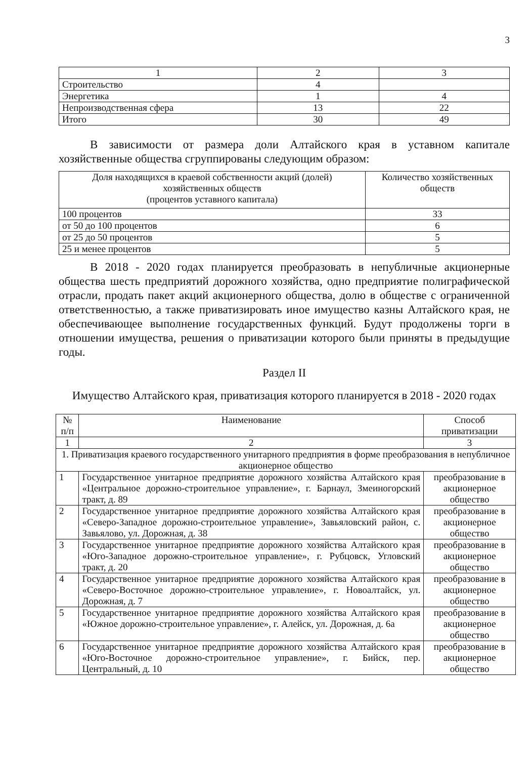3
| 1 | 2 | 3 |
| Строительство | 4 | |
| Энергетика | 1 | 4 |
| Непроизводственная сфера | 13 | 22 |
| Итого | 30 | 49 |
В зависимости от размера доли Алтайского края в уставном капитале хозяйственные общества сгруппированы следующим образом:
| Доля находящихся в краевой собственности акций (долей) хозяйственных обществ (процентов уставного капитала) | Количество хозяйственных обществ |
| --- | --- |
| 100 процентов | 33 |
| от 50 до 100 процентов | 6 |
| от 25 до 50 процентов | 5 |
| 25 и менее процентов | 5 |
В 2018 - 2020 годах планируется преобразовать в непубличные акционерные общества шесть предприятий дорожного хозяйства, одно предприятие полиграфической отрасли, продать пакет акций акционерного общества, долю в обществе с ограниченной ответственностью, а также приватизировать иное имущество казны Алтайского края, не обеспечивающее выполнение государственных функций. Будут продолжены торги в отношении имущества, решения о приватизации которого были приняты в предыдущие годы.
Раздел II
Имущество Алтайского края, приватизация которого планируется в 2018 - 2020 годах
| № п/п | Наименование | Способ приватизации |
| --- | --- | --- |
| 1 | 2 | 3 |
| 1. Приватизация краевого государственного унитарного предприятия в форме преобразования в непубличное акционерное общество | | |
| 1 | Государственное унитарное предприятие дорожного хозяйства Алтайского края «Центральное дорожно-строительное управление», г. Барнаул, Змеиногорский тракт, д. 89 | преобразование в акционерное общество |
| 2 | Государственное унитарное предприятие дорожного хозяйства Алтайского края «Северо-Западное дорожно-строительное управление», Завьяловский район, с. Завьялово, ул. Дорожная, д. 38 | преобразование в акционерное общество |
| 3 | Государственное унитарное предприятие дорожного хозяйства Алтайского края «Юго-Западное дорожно-строительное управление», г. Рубцовск, Угловский тракт, д. 20 | преобразование в акционерное общество |
| 4 | Государственное унитарное предприятие дорожного хозяйства Алтайского края «Северо-Восточное дорожно-строительное управление», г. Новоалтайск, ул. Дорожная, д. 7 | преобразование в акционерное общество |
| 5 | Государственное унитарное предприятие дорожного хозяйства Алтайского края «Южное дорожно-строительное управление», г. Алейск, ул. Дорожная, д. 6а | преобразование в акционерное общество |
| 6 | Государственное унитарное предприятие дорожного хозяйства Алтайского края «Юго-Восточное дорожно-строительное управление», г. Бийск, пер. Центральный, д. 10 | преобразование в акционерное общество |